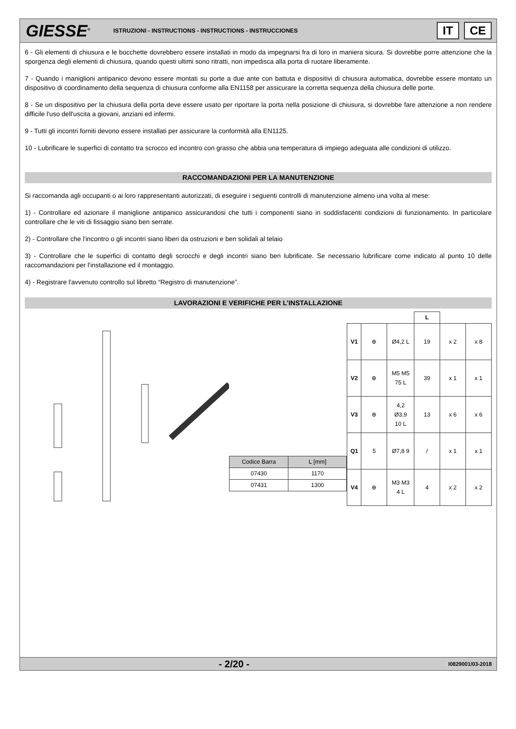GIESSE<sup>®</sup>
ISTRUZIONI - INSTRUCTIONS - INSTRUCTIONS - INSTRUCCIONES
IT CE
6 - Gli elementi di chiusura e le bocchette dovrebbero essere installati in modo da impegnarsi fra di loro in maniera sicura. Si dovrebbe porre attenzione che la sporgenza degli elementi di chiusura, quando questi ultimi sono ritratti, non impedisca alla porta di ruotare liberamente.
7 - Quando i maniglioni antipanico devono essere montati su porte a due ante con battuta e dispositivi di chiusura automatica, dovrebbe essere montato un dispositivo di coordinamento della sequenza di chiusura conforme alla EN1158 per assicurare la corretta sequenza della chiusura delle porte.
8 - Se un dispositivo per la chiusura della porta deve essere usato per riportare la porta nella posizione di chiusura, si dovrebbe fare attenzione a non rendere difficile l'uso dell'uscita a giovani, anziani ed infermi.
9 - Tutti gli incontri forniti devono essere installati per assicurare la conformità alla EN1125.
10 - Lubrificare le superfici di contatto tra scrocco ed incontro con grasso che abbia una temperatura di impiego adeguata alle condizioni di utilizzo.
RACCOMANDAZIONI PER LA MANUTENZIONE
Si raccomanda agli occupanti o ai loro rappresentanti autorizzati, di eseguire i seguenti controlli di manutenzione almeno una volta al mese:
1) - Controllare ed azionare il maniglione antipanico assicurandosi che tutti i componenti siano in soddisfacenti condizioni di funzionamento. In particolare controllare che le viti di fissaggio siano ben serrate.
2) - Controllare che l'incontro o gli incontri siano liberi da ostruzioni e ben solidali al telaio
3) - Controllare che le superfici di contatto degli scrocchi e degli incontri siano ben lubrificate. Se necessario lubrificare come indicato al punto 10 delle raccomandazioni per l'installazione ed il montaggio.
4) - Registrare l'avvenuto controllo sul libretto “Registro di manutenzione”.
LAVORAZIONI E VERIFICHE PER L’INSTALLAZIONE
| Codice Barra | L [mm] |
| 07430 | 1170 |
| 07431 | 1300 |
| | | | L | | |
| --- | --- | --- | --- | --- | --- |
| V1 | ⊕ | Ø4,2 L | 19 | x 2 | x 8 |
| V2 | ⊕ | M5 M5 75 L | 39 | x 1 | x 1 |
| V3 | ⊕ | 4,2 Ø3,9 10 L | 13 | x 6 | x 6 |
| Q1 | 5 | Ø7,8 9 | / | x 1 | x 1 |
| V4 | ⊕ | M3 M3 4 L | 4 | x 2 | x 2 |
- 2/20 -
I0829001/03-2018